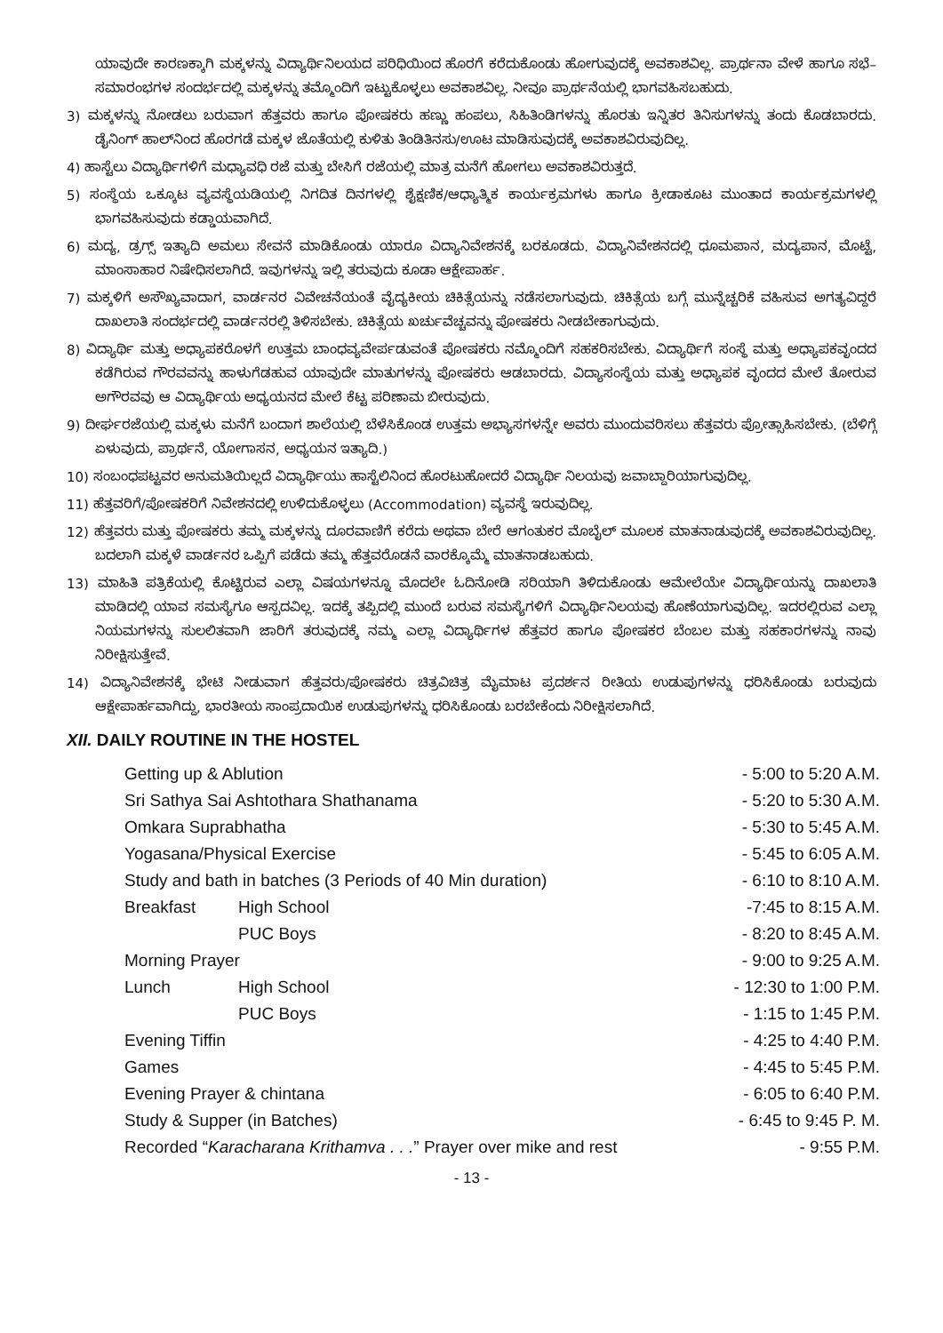ಯಾವುದೇ ಕಾರಣಕ್ಕಾಗಿ ಮಕ್ಕಳನ್ನು ವಿದ್ಯಾರ್ಥಿನಿಲಯದ ಪರಿಧಿಯಿಂದ ಹೊರಗೆ ಕರೆದುಕೊಂಡು ಹೋಗುವುದಕ್ಕೆ ಅವಕಾಶವಿಲ್ಲ. ಪ್ರಾರ್ಥನಾ ವೇಳೆ ಹಾಗೂ ಸಭೆ–ಸಮಾರಂಭಗಳ ಸಂದರ್ಭದಲ್ಲಿ ಮಕ್ಕಳನ್ನು ತಮ್ಮೊಂದಿಗೆ ಇಟ್ಟುಕೊಳ್ಳಲು ಅವಕಾಶವಿಲ್ಲ. ನೀವೂ ಪ್ರಾರ್ಥನೆಯಲ್ಲಿ ಭಾಗವಹಿಸಬಹುದು.
3) ಮಕ್ಕಳನ್ನು ನೋಡಲು ಬರುವಾಗ ಹೆತ್ತವರು ಹಾಗೂ ಪೋಷಕರು ಹಣ್ಣು ಹಂಪಲು, ಸಿಹಿತಿಂಡಿಗಳನ್ನು ಹೊರತು ಇನ್ನಿತರ ತಿನಿಸುಗಳನ್ನು ತಂದು ಕೊಡಬಾರದು. ಡೈನಿಂಗ್ ಹಾಲ್‌ನಿಂದ ಹೊರಗಡೆ ಮಕ್ಕಳ ಜೊತೆಯಲ್ಲಿ ಕುಳಿತು ತಿಂಡಿತಿನಸು/ಊಟ ಮಾಡಿಸುವುದಕ್ಕೆ ಅವಕಾಶವಿರುವುದಿಲ್ಲ.
4) ಹಾಸ್ಟೆಲು ವಿದ್ಯಾರ್ಥಿಗಳಿಗೆ ಮಧ್ಯಾವಧಿ ರಜೆ ಮತ್ತು ಬೇಸಿಗೆ ರಜೆಯಲ್ಲಿ ಮಾತ್ರ ಮನೆಗೆ ಹೋಗಲು ಅವಕಾಶವಿರುತ್ತದೆ.
5) ಸಂಸ್ಥೆಯ ಒಕ್ಕೂಟ ವ್ಯವಸ್ಥೆಯಡಿಯಲ್ಲಿ ನಿಗದಿತ ದಿನಗಳಲ್ಲಿ ಶೈಕ್ಷಣಿಕ/ಆಧ್ಯಾತ್ಮಿಕ ಕಾರ್ಯಕ್ರಮಗಳು ಹಾಗೂ ಕ್ರೀಡಾಕೂಟ ಮುಂತಾದ ಕಾರ್ಯಕ್ರಮಗಳಲ್ಲಿ ಭಾಗವಹಿಸುವುದು ಕಡ್ಡಾಯವಾಗಿದೆ.
6) ಮದ್ಯ, ಡ್ರಗ್ಸ್ ಇತ್ಯಾದಿ ಅಮಲು ಸೇವನೆ ಮಾಡಿಕೊಂಡು ಯಾರೂ ವಿದ್ಯಾನಿವೇಶನಕ್ಕೆ ಬರಕೂಡದು. ವಿದ್ಯಾನಿವೇಶನದಲ್ಲಿ ಧೂಮಪಾನ, ಮದ್ಯಪಾನ, ಮೊಟ್ಟೆ, ಮಾಂಸಾಹಾರ ನಿಷೇಧಿಸಲಾಗಿದೆ. ಇವುಗಳನ್ನು ಇಲ್ಲಿ ತರುವುದು ಕೂಡಾ ಆಕ್ಷೇಪಾರ್ಹ.
7) ಮಕ್ಕಳಿಗೆ ಅಸೌಖ್ಯವಾದಾಗ, ವಾರ್ಡನರ ವಿವೇಚನೆಯಂತೆ ವೈದ್ಯಕೀಯ ಚಿಕಿತ್ಸೆಯನ್ನು ನಡೆಸಲಾಗುವುದು. ಚಿಕಿತ್ಸೆಯ ಬಗ್ಗೆ ಮುನ್ನೆಚ್ಚರಿಕೆ ವಹಿಸುವ ಅಗತ್ಯವಿದ್ದರೆ ದಾಖಲಾತಿ ಸಂದರ್ಭದಲ್ಲಿ ವಾರ್ಡನರಲ್ಲಿ ತಿಳಿಸಬೇಕು. ಚಿಕಿತ್ಸೆಯ ಖರ್ಚುವೆಚ್ಚವನ್ನು ಪೋಷಕರು ನೀಡಬೇಕಾಗುವುದು.
8) ವಿದ್ಯಾರ್ಥಿ ಮತ್ತು ಅಧ್ಯಾಪಕರೊಳಗೆ ಉತ್ತಮ ಬಾಂಧವ್ಯವೇರ್ಪಡುವಂತೆ ಪೋಷಕರು ನಮ್ಮೊಂದಿಗೆ ಸಹಕರಿಸಬೇಕು. ವಿದ್ಯಾರ್ಥಿಗೆ ಸಂಸ್ಥೆ ಮತ್ತು ಅಧ್ಯಾಪಕವೃಂದದ ಕಡೆಗಿರುವ ಗೌರವವನ್ನು ಹಾಳುಗೆಡಹುವ ಯಾವುದೇ ಮಾತುಗಳನ್ನು ಪೋಷಕರು ಆಡಬಾರದು. ವಿದ್ಯಾಸಂಸ್ಥೆಯ ಮತ್ತು ಅಧ್ಯಾಪಕ ವೃಂದದ ಮೇಲೆ ತೋರುವ ಅಗೌರವವು ಆ ವಿದ್ಯಾರ್ಥಿಯ ಅಧ್ಯಯನದ ಮೇಲೆ ಕೆಟ್ಟ ಪರಿಣಾಮ ಬೀರುವುದು.
9) ದೀರ್ಘರಜೆಯಲ್ಲಿ ಮಕ್ಕಳು ಮನೆಗೆ ಬಂದಾಗ ಶಾಲೆಯಲ್ಲಿ ಬೆಳೆಸಿಕೊಂಡ ಉತ್ತಮ ಅಭ್ಯಾಸಗಳನ್ನೇ ಅವರು ಮುಂದುವರಿಸಲು ಹೆತ್ತವರು ಪ್ರೋತ್ಸಾಹಿಸಬೇಕು. (ಬೆಳಿಗ್ಗೆ ಏಳುವುದು, ಪ್ರಾರ್ಥನೆ, ಯೋಗಾಸನ, ಅಧ್ಯಯನ ಇತ್ಯಾದಿ.)
10) ಸಂಬಂಧಪಟ್ಟವರ ಅನುಮತಿಯಿಲ್ಲದೆ ವಿದ್ಯಾರ್ಥಿಯು ಹಾಸ್ಟೆಲಿನಿಂದ ಹೊರಟುಹೋದರೆ ವಿದ್ಯಾರ್ಥಿ ನಿಲಯವು ಜವಾಬ್ದಾರಿಯಾಗುವುದಿಲ್ಲ.
11) ಹೆತ್ತವರಿಗೆ/ಪೋಷಕರಿಗೆ ನಿವೇಶನದಲ್ಲಿ ಉಳಿದುಕೊಳ್ಳಲು (Accommodation) ವ್ಯವಸ್ಥೆ ಇರುವುದಿಲ್ಲ.
12) ಹೆತ್ತವರು ಮತ್ತು ಪೋಷಕರು ತಮ್ಮ ಮಕ್ಕಳನ್ನು ದೂರವಾಣಿಗೆ ಕರೆದು ಅಥವಾ ಬೇರೆ ಆಗಂತುಕರ ಮೊಬೈಲ್ ಮೂಲಕ ಮಾತನಾಡುವುದಕ್ಕೆ ಅವಕಾಶವಿರುವುದಿಲ್ಲ. ಬದಲಾಗಿ ಮಕ್ಕಳೆ ವಾರ್ಡನರ ಒಪ್ಪಿಗೆ ಪಡೆದು ತಮ್ಮ ಹೆತ್ತವರೊಡನೆ ವಾರಕ್ಕೊಮ್ಮೆ ಮಾತನಾಡಬಹುದು.
13) ಮಾಹಿತಿ ಪತ್ರಿಕೆಯಲ್ಲಿ ಕೊಟ್ಟಿರುವ ಎಲ್ಲಾ ವಿಷಯಗಳನ್ನೂ ಮೊದಲೇ ಓದಿನೋಡಿ ಸರಿಯಾಗಿ ತಿಳಿದುಕೊಂಡು ಆಮೇಲೆಯೇ ವಿದ್ಯಾರ್ಥಿಯನ್ನು ದಾಖಲಾತಿ ಮಾಡಿದಲ್ಲಿ ಯಾವ ಸಮಸ್ಯೆಗೂ ಆಸ್ಪದವಿಲ್ಲ. ಇದಕ್ಕೆ ತಪ್ಪಿದಲ್ಲಿ ಮುಂದೆ ಬರುವ ಸಮಸ್ಯೆಗಳಿಗೆ ವಿದ್ಯಾರ್ಥಿನಿಲಯವು ಹೊಣೆಯಾಗುವುದಿಲ್ಲ. ಇದರಲ್ಲಿರುವ ಎಲ್ಲಾ ನಿಯಮಗಳನ್ನು ಸುಲಲಿತವಾಗಿ ಜಾರಿಗೆ ತರುವುದಕ್ಕೆ ನಮ್ಮ ಎಲ್ಲಾ ವಿದ್ಯಾರ್ಥಿಗಳ ಹೆತ್ತವರ ಹಾಗೂ ಪೋಷಕರ ಬೆಂಬಲ ಮತ್ತು ಸಹಕಾರಗಳನ್ನು ನಾವು ನಿರೀಕ್ಷಿಸುತ್ತೇವೆ.
14) ವಿದ್ಯಾನಿವೇಶನಕ್ಕೆ ಭೇಟಿ ನೀಡುವಾಗ ಹೆತ್ತವರು/ಪೋಷಕರು ಚಿತ್ರವಿಚಿತ್ರ ಮೈಮಾಟ ಪ್ರದರ್ಶನ ರೀತಿಯ ಉಡುಪುಗಳನ್ನು ಧರಿಸಿಕೊಂಡು ಬರುವುದು ಆಕ್ಷೇಪಾರ್ಹವಾಗಿದ್ದು, ಭಾರತೀಯ ಸಾಂಪ್ರದಾಯಿಕ ಉಡುಪುಗಳನ್ನು ಧರಿಸಿಕೊಂಡು ಬರಬೇಕೆಂದು ನಿರೀಕ್ಷಿಸಲಾಗಿದೆ.
XII. DAILY ROUTINE IN THE HOSTEL
| Getting up & Ablution | | - 5:00 to 5:20 A.M. |
| Sri Sathya Sai Ashtothara Shathanama | | - 5:20 to 5:30 A.M. |
| Omkara Suprabhatha | | - 5:30 to 5:45 A.M. |
| Yogasana/Physical Exercise | | - 5:45 to 6:05 A.M. |
| Study and bath in batches (3 Periods of 40 Min duration) | | - 6:10 to 8:10 A.M. |
| Breakfast | High School | -7:45 to 8:15 A.M. |
| | PUC Boys | - 8:20 to 8:45 A.M. |
| Morning Prayer | | - 9:00 to 9:25 A.M. |
| Lunch | High School | - 12:30 to 1:00 P.M. |
| | PUC Boys | - 1:15 to 1:45 P.M. |
| Evening Tiffin | | - 4:25 to 4:40 P.M. |
| Games | | - 4:45 to 5:45 P.M. |
| Evening Prayer & chintana | | - 6:05 to 6:40 P.M. |
| Study & Supper (in Batches) | | - 6:45 to 9:45 P. M. |
| Recorded “ Karacharana Krithamva . . . ” Prayer over mike and rest | | - 9:55 P.M. |
- 13 -